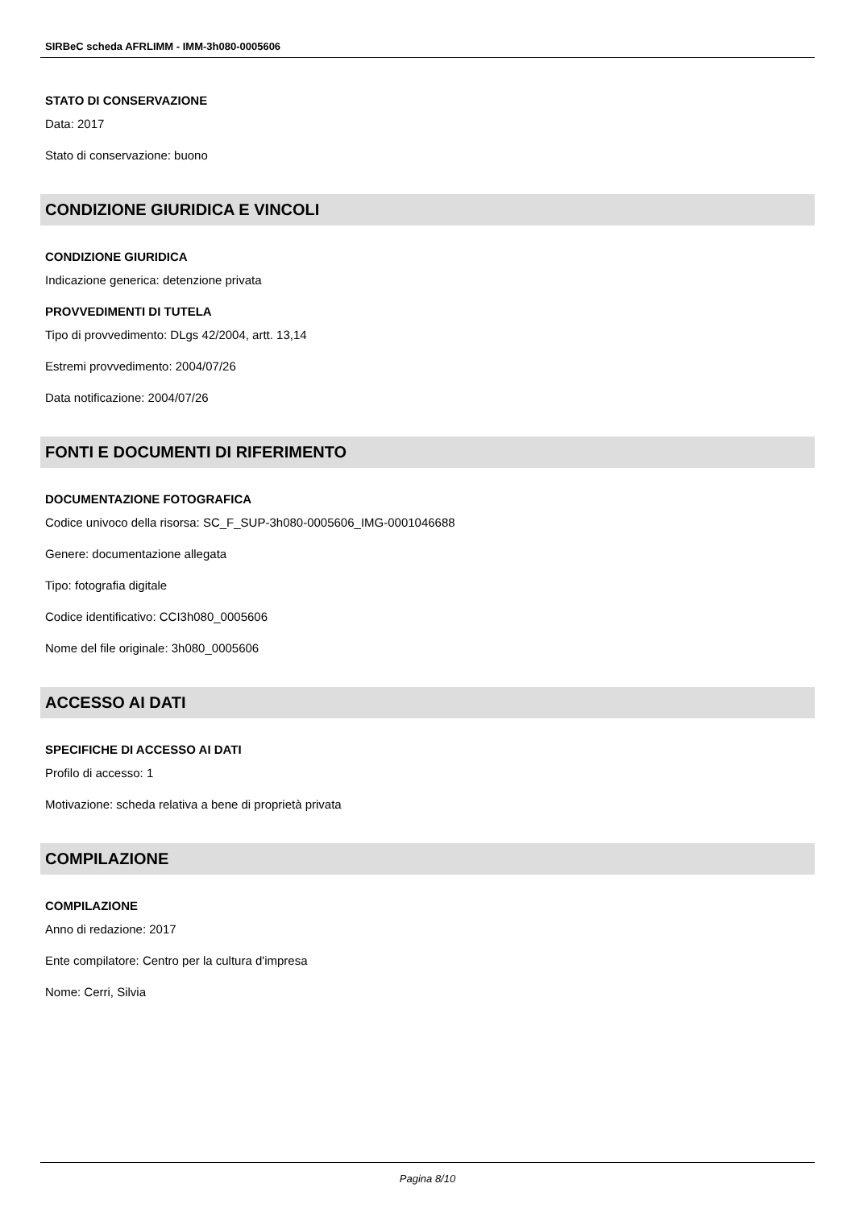SIRBeC scheda AFRLIMM - IMM-3h080-0005606
STATO DI CONSERVAZIONE
Data: 2017
Stato di conservazione: buono
CONDIZIONE GIURIDICA E VINCOLI
CONDIZIONE GIURIDICA
Indicazione generica: detenzione privata
PROVVEDIMENTI DI TUTELA
Tipo di provvedimento: DLgs 42/2004, artt. 13,14
Estremi provvedimento: 2004/07/26
Data notificazione: 2004/07/26
FONTI E DOCUMENTI DI RIFERIMENTO
DOCUMENTAZIONE FOTOGRAFICA
Codice univoco della risorsa: SC_F_SUP-3h080-0005606_IMG-0001046688
Genere: documentazione allegata
Tipo: fotografia digitale
Codice identificativo: CCI3h080_0005606
Nome del file originale: 3h080_0005606
ACCESSO AI DATI
SPECIFICHE DI ACCESSO AI DATI
Profilo di accesso: 1
Motivazione: scheda relativa a bene di proprietà privata
COMPILAZIONE
COMPILAZIONE
Anno di redazione: 2017
Ente compilatore: Centro per la cultura d'impresa
Nome: Cerri, Silvia
Pagina 8/10